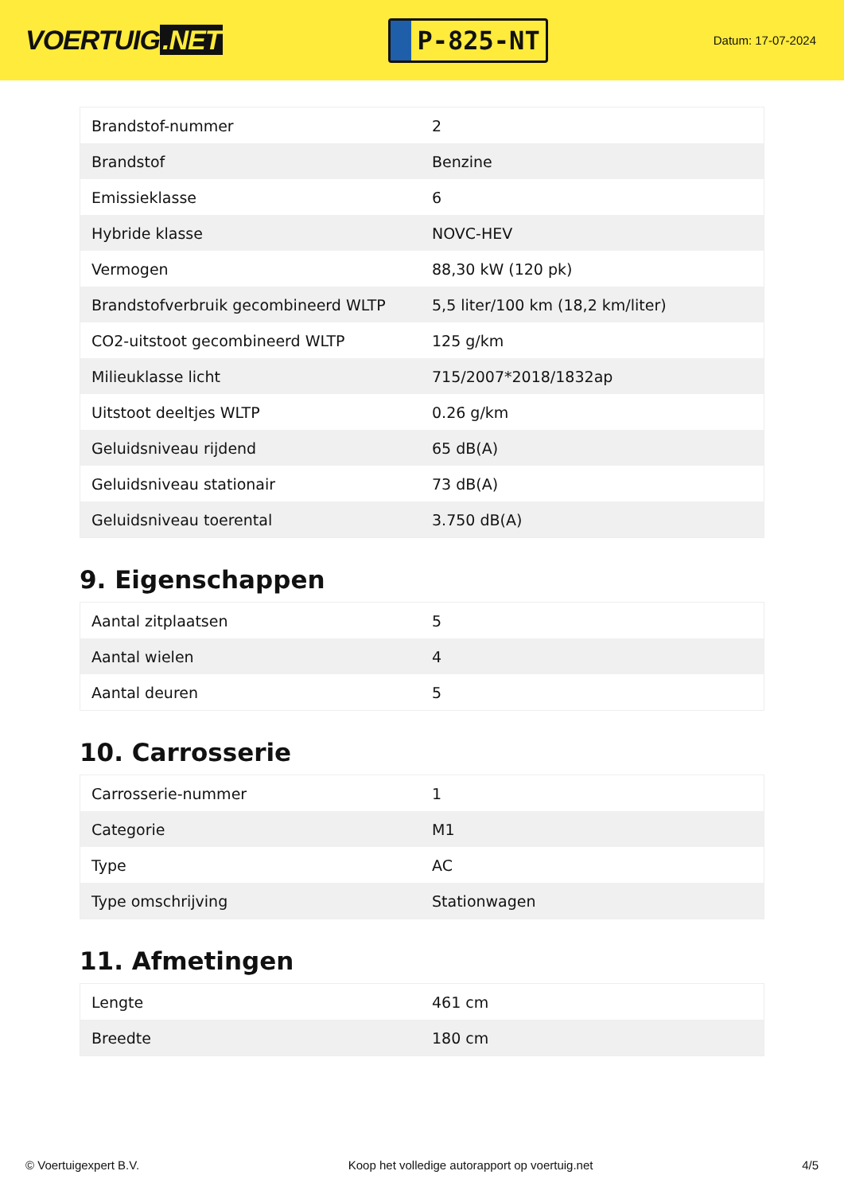VOERTUIG.NET
P-825-NT
Datum: 17-07-2024
| Brandstof-nummer | 2 |
| Brandstof | Benzine |
| Emissieklasse | 6 |
| Hybride klasse | NOVC-HEV |
| Vermogen | 88,30 kW (120 pk) |
| Brandstofverbruik gecombineerd WLTP | 5,5 liter/100 km (18,2 km/liter) |
| CO2-uitstoot gecombineerd WLTP | 125 g/km |
| Milieuklasse licht | 715/2007*2018/1832ap |
| Uitstoot deeltjes WLTP | 0.26 g/km |
| Geluidsniveau rijdend | 65 dB(A) |
| Geluidsniveau stationair | 73 dB(A) |
| Geluidsniveau toerental | 3.750 dB(A) |
9. Eigenschappen
| Aantal zitplaatsen | 5 |
| Aantal wielen | 4 |
| Aantal deuren | 5 |
10. Carrosserie
| Carrosserie-nummer | 1 |
| Categorie | M1 |
| Type | AC |
| Type omschrijving | Stationwagen |
11. Afmetingen
| Lengte | 461 cm |
| Breedte | 180 cm |
© Voertuigexpert B.V. Koop het volledige autorapport op voertuig.net 4/5